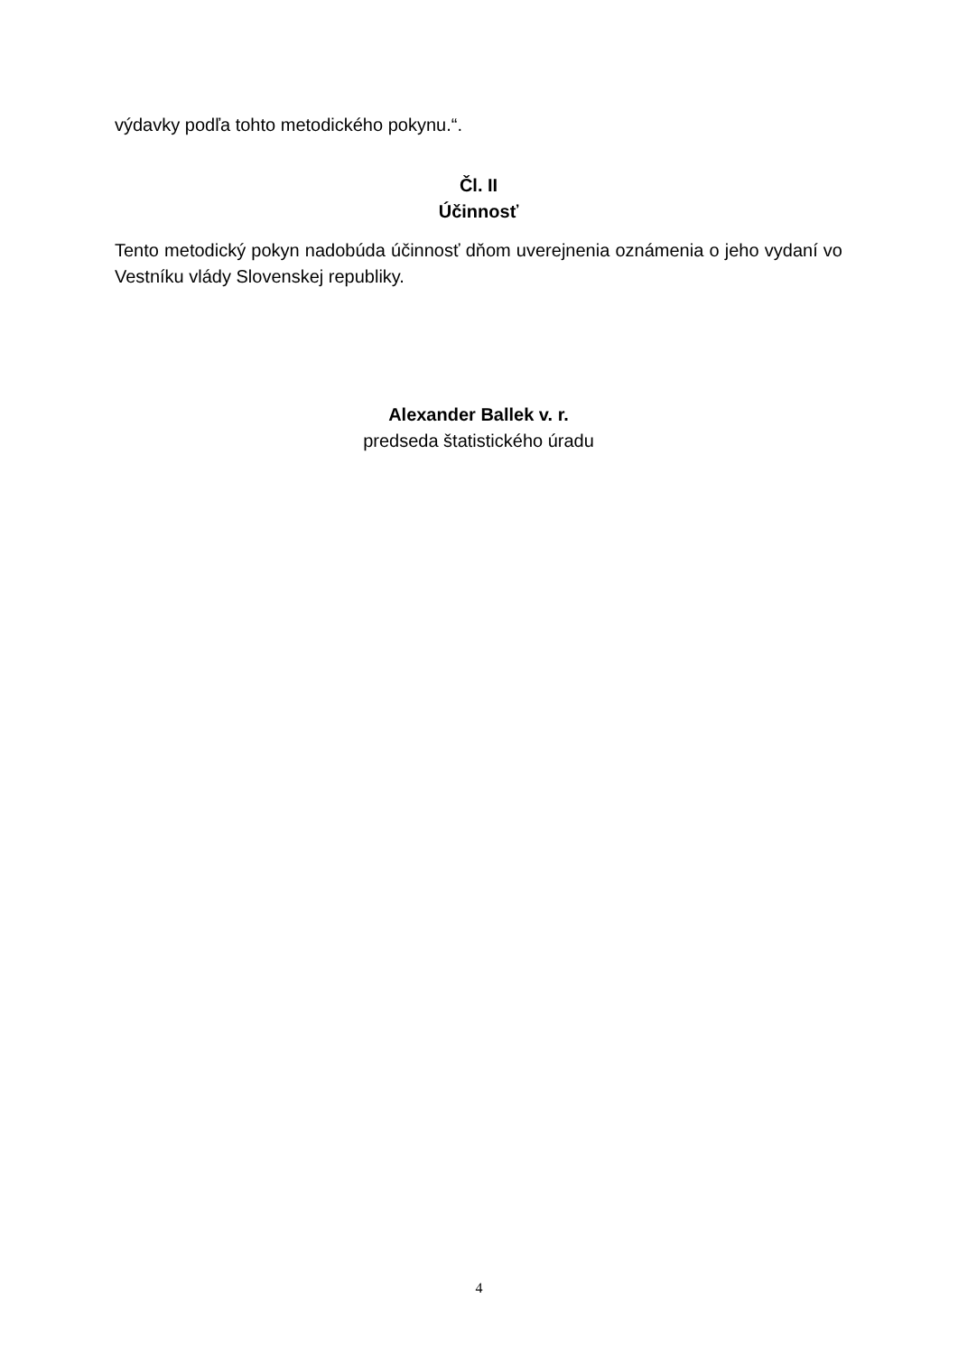výdavky podľa tohto metodického pokynu.“.
Čl. II
Účinnosť
Tento metodický pokyn nadobúda účinnosť dňom uverejnenia oznámenia o jeho vydaní vo Vestníku vlády Slovenskej republiky.
Alexander Ballek v. r.
predseda štatistického úradu
4